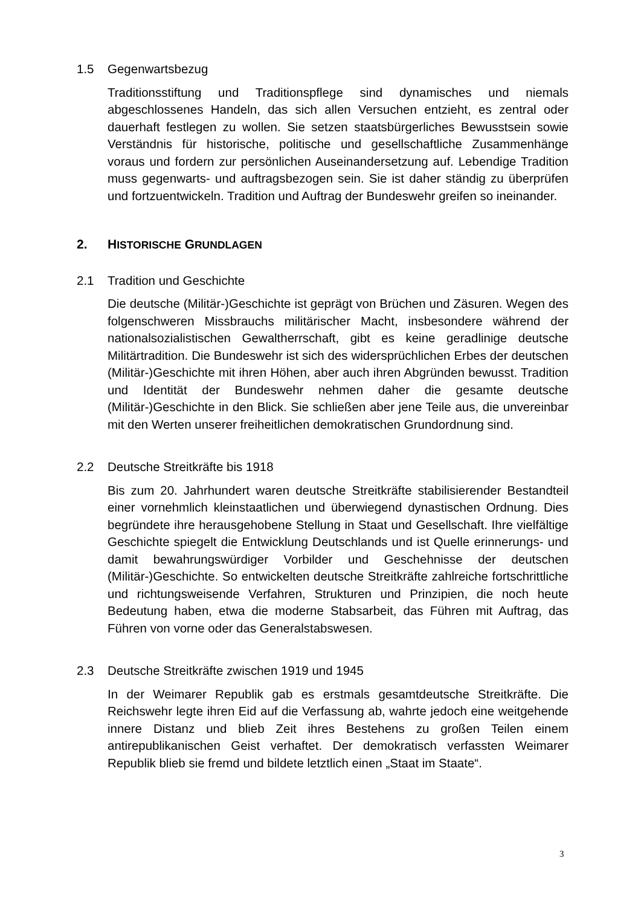1.5 Gegenwartsbezug
Traditionsstiftung und Traditionspflege sind dynamisches und niemals abgeschlossenes Handeln, das sich allen Versuchen entzieht, es zentral oder dauerhaft festlegen zu wollen. Sie setzen staatsbürgerliches Bewusstsein sowie Verständnis für historische, politische und gesellschaftliche Zusammenhänge voraus und fordern zur persönlichen Auseinandersetzung auf. Lebendige Tradition muss gegenwarts- und auftragsbezogen sein. Sie ist daher ständig zu überprüfen und fortzuentwickeln. Tradition und Auftrag der Bundeswehr greifen so ineinander.
2. HISTORISCHE GRUNDLAGEN
2.1 Tradition und Geschichte
Die deutsche (Militär-)Geschichte ist geprägt von Brüchen und Zäsuren. Wegen des folgenschweren Missbrauchs militärischer Macht, insbesondere während der nationalsozialistischen Gewaltherrschaft, gibt es keine geradlinige deutsche Militärtradition. Die Bundeswehr ist sich des widersprüchlichen Erbes der deutschen (Militär-)Geschichte mit ihren Höhen, aber auch ihren Abgründen bewusst. Tradition und Identität der Bundeswehr nehmen daher die gesamte deutsche (Militär-)Geschichte in den Blick. Sie schließen aber jene Teile aus, die unvereinbar mit den Werten unserer freiheitlichen demokratischen Grundordnung sind.
2.2 Deutsche Streitkräfte bis 1918
Bis zum 20. Jahrhundert waren deutsche Streitkräfte stabilisierender Bestandteil einer vornehmlich kleinstaatlichen und überwiegend dynastischen Ordnung. Dies begründete ihre herausgehobene Stellung in Staat und Gesellschaft. Ihre vielfältige Geschichte spiegelt die Entwicklung Deutschlands und ist Quelle erinnerungs- und damit bewahrungswürdiger Vorbilder und Geschehnisse der deutschen (Militär-)Geschichte. So entwickelten deutsche Streitkräfte zahlreiche fortschrittliche und richtungsweisende Verfahren, Strukturen und Prinzipien, die noch heute Bedeutung haben, etwa die moderne Stabsarbeit, das Führen mit Auftrag, das Führen von vorne oder das Generalstabswesen.
2.3 Deutsche Streitkräfte zwischen 1919 und 1945
In der Weimarer Republik gab es erstmals gesamtdeutsche Streitkräfte. Die Reichswehr legte ihren Eid auf die Verfassung ab, wahrte jedoch eine weitgehende innere Distanz und blieb Zeit ihres Bestehens zu großen Teilen einem antirepublikanischen Geist verhaftet. Der demokratisch verfassten Weimarer Republik blieb sie fremd und bildete letztlich einen „Staat im Staate“.
3